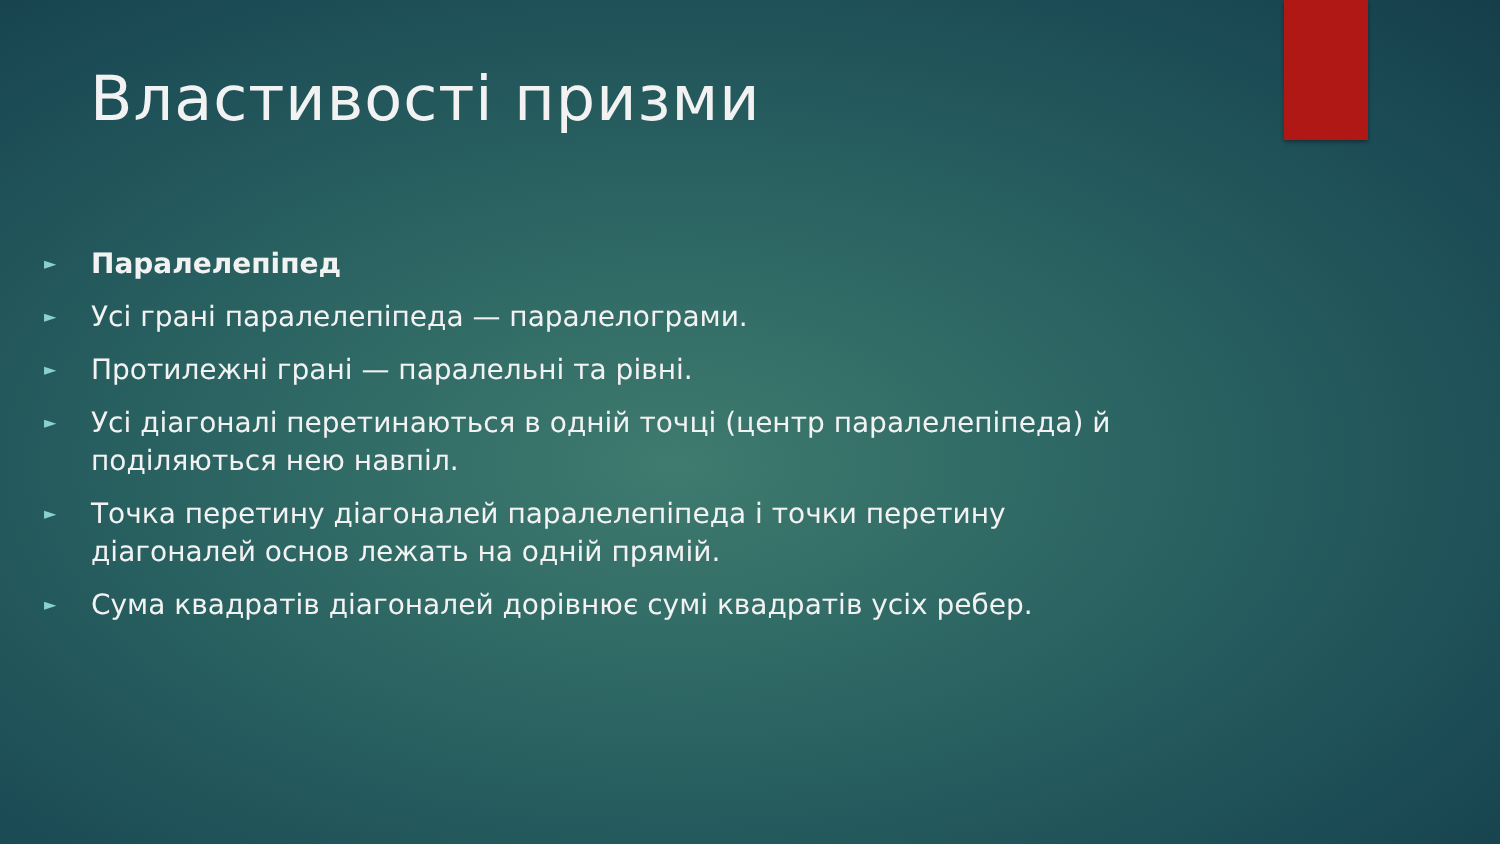Властивості призми
► Паралелепіпед
► Усі грані паралелепіпеда — паралелограми.
► Протилежні грані — паралельні та рівні.
► Усі діагоналі перетинаються в одній точці (центр паралелепіпеда) й поділяються нею навпіл.
► Точка перетину діагоналей паралелепіпеда і точки перетину діагоналей основ лежать на одній прямій.
► Сума квадратів діагоналей дорівнює сумі квадратів усіх ребер.